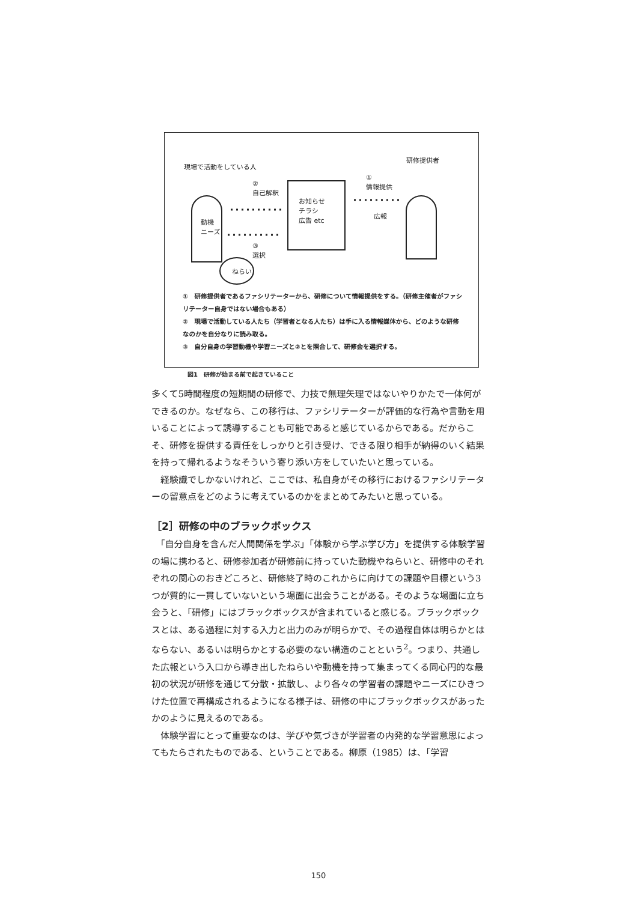現場で活動をしている人
研修提供者
②
自己解釈
お知らせ
チラシ
広告 etc
①
情報提供
広報
動機
ニーズ
③
選択
ねらい
①　研修提供者であるファシリテーターから、研修について情報提供をする。（研修主催者がファシリテーター自身ではない場合もある）
②　現場で活動している人たち（学習者となる人たち）は手に入る情報媒体から、どのような研修なのかを自分なりに読み取る。
③　自分自身の学習動機や学習ニーズと②とを照合して、研修会を選択する。
図1　研修が始まる前で起きていること
多くて5時間程度の短期間の研修で、力技で無理矢理ではないやりかたで一体何ができるのか。なぜなら、この移行は、ファシリテーターが評価的な行為や言動を用いることによって誘導することも可能であると感じているからである。だからこそ、研修を提供する責任をしっかりと引き受け、できる限り相手が納得のいく結果を持って帰れるようなそういう寄り添い方をしていたいと思っている。
　経験識でしかないけれど、ここでは、私自身がその移行におけるファシリテーターの留意点をどのように考えているのかをまとめてみたいと思っている。
［2］研修の中のブラックボックス
　「自分自身を含んだ人間関係を学ぶ」「体験から学ぶ学び方」を提供する体験学習の場に携わると、研修参加者が研修前に持っていた動機やねらいと、研修中のそれぞれの関心のおきどころと、研修終了時のこれからに向けての課題や目標という3つが質的に一貫していないという場面に出会うことがある。そのような場面に立ち会うと、「研修」にはブラックボックスが含まれていると感じる。ブラックボックスとは、ある過程に対する入力と出力のみが明らかで、その過程自体は明らかとはならない、あるいは明らかとする必要のない構造のことという<sup>2</sup>。つまり、共通した広報という入口から導き出したねらいや動機を持って集まってくる同心円的な最初の状況が研修を通じて分散・拡散し、より各々の学習者の課題やニーズにひきつけた位置で再構成されるようになる様子は、研修の中にブラックボックスがあったかのように見えるのである。
　体験学習にとって重要なのは、学びや気づきが学習者の内発的な学習意思によってもたらされたものである、ということである。柳原（1985）は、「学習
150